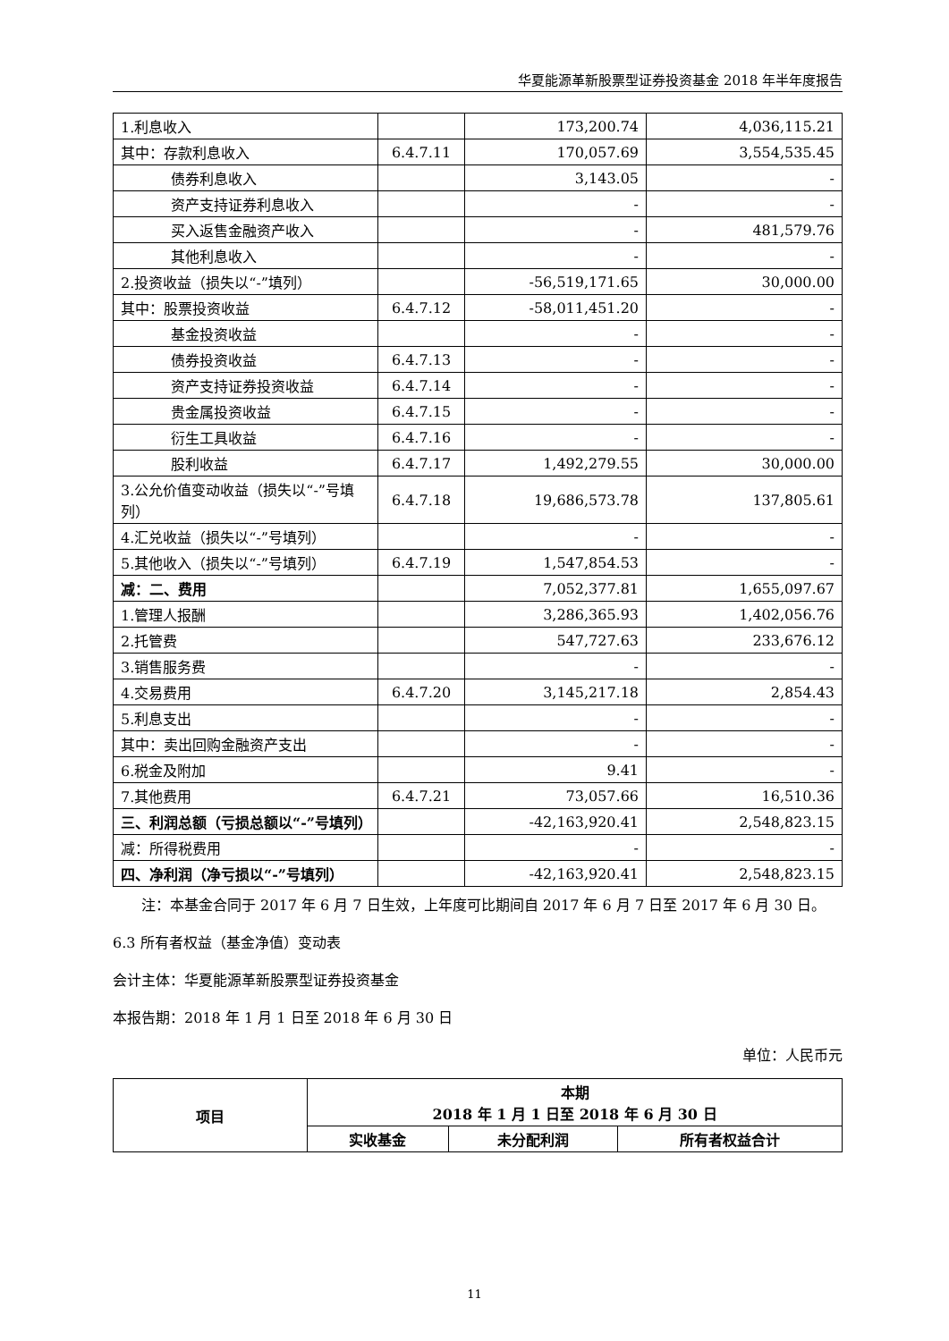华夏能源革新股票型证券投资基金 2018 年半年度报告
| 1.利息收入 | | 173,200.74 | 4,036,115.21 |
| 其中：存款利息收入 | 6.4.7.11 | 170,057.69 | 3,554,535.45 |
| 债券利息收入 | | 3,143.05 | - |
| 资产支持证券利息收入 | | - | - |
| 买入返售金融资产收入 | | - | 481,579.76 |
| 其他利息收入 | | - | - |
| 2.投资收益（损失以“-”填列） | | -56,519,171.65 | 30,000.00 |
| 其中：股票投资收益 | 6.4.7.12 | -58,011,451.20 | - |
| 基金投资收益 | | - | - |
| 债券投资收益 | 6.4.7.13 | - | - |
| 资产支持证券投资收益 | 6.4.7.14 | - | - |
| 贵金属投资收益 | 6.4.7.15 | - | - |
| 衍生工具收益 | 6.4.7.16 | - | - |
| 股利收益 | 6.4.7.17 | 1,492,279.55 | 30,000.00 |
| 3.公允价值变动收益（损失以“-”号填列） | 6.4.7.18 | 19,686,573.78 | 137,805.61 |
| 4.汇兑收益（损失以“-”号填列） | | - | - |
| 5.其他收入（损失以“-”号填列） | 6.4.7.19 | 1,547,854.53 | - |
| 减：二、费用 | | 7,052,377.81 | 1,655,097.67 |
| 1.管理人报酬 | | 3,286,365.93 | 1,402,056.76 |
| 2.托管费 | | 547,727.63 | 233,676.12 |
| 3.销售服务费 | | - | - |
| 4.交易费用 | 6.4.7.20 | 3,145,217.18 | 2,854.43 |
| 5.利息支出 | | - | - |
| 其中：卖出回购金融资产支出 | | - | - |
| 6.税金及附加 | | 9.41 | - |
| 7.其他费用 | 6.4.7.21 | 73,057.66 | 16,510.36 |
| 三、利润总额（亏损总额以“-”号填列） | | -42,163,920.41 | 2,548,823.15 |
| 减：所得税费用 | | - | - |
| 四、净利润（净亏损以“-”号填列） | | -42,163,920.41 | 2,548,823.15 |
注：本基金合同于 2017 年 6 月 7 日生效，上年度可比期间自 2017 年 6 月 7 日至 2017 年 6 月 30 日。
6.3 所有者权益（基金净值）变动表
会计主体：华夏能源革新股票型证券投资基金
本报告期：2018 年 1 月 1 日至 2018 年 6 月 30 日
单位：人民币元
| 项目 | 本期 2018 年 1 月 1 日至 2018 年 6 月 30 日 | | |
| --- | --- | --- | --- |
| | 实收基金 | 未分配利润 | 所有者权益合计 |
11